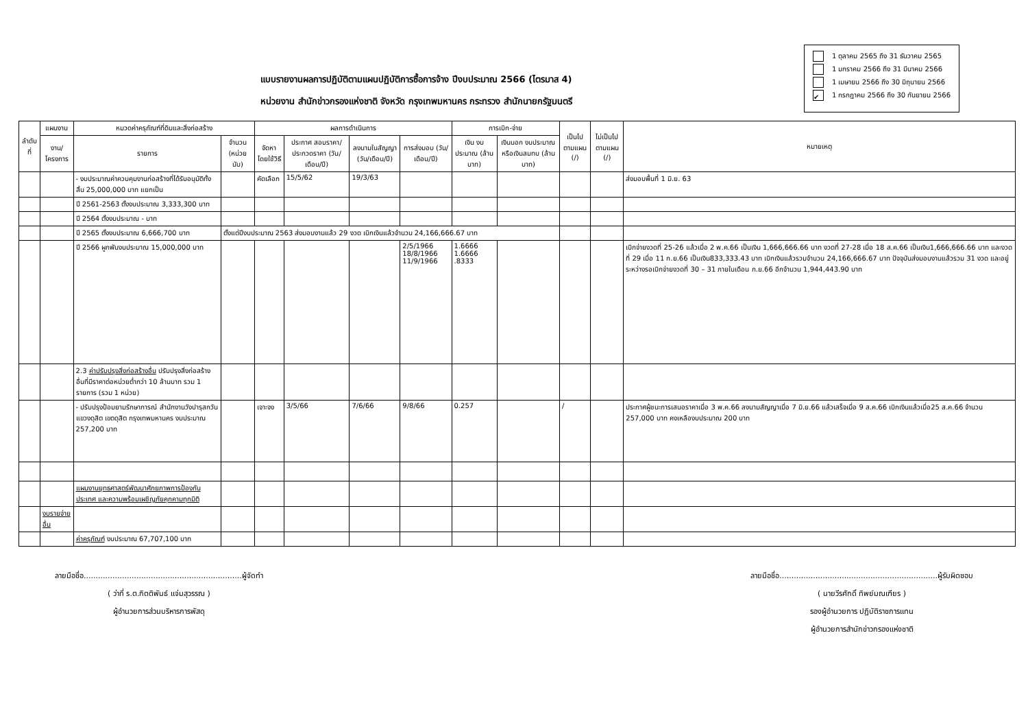แบบรายงานผลการปฏิบัติตามแผนปฏิบัติการซื้อการจ้าง ปีงบประมาณ 2566 (ไตรมาส 4)
หน่วยงาน สำนักข่าวกรองแห่งชาติ จังหวัด กรุงเทพมหานคร กระทรวง สำนักนายกรัฐมนตรี
1 ตุลาคม 2565 ถึง 31 ธันวาคม 2565
1 มกราคม 2566 ถึง 31 มีนาคม 2566
1 เมษายน 2566 ถึง 30 มิถุนายน 2566
✔ 1 กรกฎาคม 2566 ถึง 30 กันยายน 2566
| ลำดับที่ | แผนงาน | หมวดค่าครุภัณฑ์ที่ดินและสิ่งก่อสร้าง | | ผลการดำเนินการ | | | | การเบิก-จ่าย | | เป็นไป ตามแผน (/) | ไม่เป็นไป ตามแผน (/) | หมายเหตุ |
| --- | --- | --- | --- | --- | --- | --- | --- | --- | --- | --- | --- | --- |
| | งาน/ โครงการ | รายการ | จำนวน (หน่วยนับ) | จัดหาโดยใช้วิธี | ประกาศ สอบราคา/ ประกวดราคา (วัน/เดือน/ปี) | ลงนามในสัญญา (วัน/เดือน/ปี) | การส่งมอบ (วัน/เดือน/ปี) | เงิน งบประมาณ (ล้านบาท) | เงินนอก งบประมาณ หรือเงินสมทบ (ล้านบาท) | | | |
| | | - งบประมาณค่าควบคุมงานก่อสร้างที่ได้รับอนุมัติทั้งสิ้น 25,000,000 บาท แยกเป็น | | คัดเลือก | 15/5/62 | 19/3/63 | | | | | | ส่งมอบพื้นที่ 1 มิ.ย. 63 |
| | | ปี 2561-2563 ตั้งงบประมาณ 3,333,300 บาท | | | | | | | | | | |
| | | ปี 2564 ตั้งงบประมาณ - บาท | | | | | | | | | | |
| | | ปี 2565 ตั้งงบประมาณ 6,666,700 บาท | ตั้งแต่ปีงบประมาณ 2563 ส่งมอบงานแล้ว 29 งวด เบิกเงินแล้วจำนวน 24,166,666.67 บาท | | | | | | | | | |
| | | ปี 2566 ผูกพันงบประมาณ 15,000,000 บาท | | | | | 2/5/1966 18/8/1966 11/9/1966 | 1.6666 1.6666 .8333 | | | | เบิกจ่ายงวดที่ 25-26 แล้วเมื่อ 2 พ.ค.66 เป็นเงิน 1,666,666.66 บาท งวดที่ 27-28 เมื่อ 18 ส.ค.66 เป็นเงิน1,666,666.66 บาท และงวดที่ 29 เมื่อ 11 ก.ย.66 เป็นเงิน833,333.43 บาท เบิกเงินแล้วรวมจำนวน 24,166,666.67 บาท ปัจจุบันส่งมอบงานแล้วรวม 31 งวด และอยู่ระหว่างรอเบิกจ่ายงวดที่ 30 – 31 ภายในเดือน ก.ย.66 อีกจำนวน 1,944,443.90 บาท |
| | | 2.3 ค่าปรับปรุงสิ่งก่อสร้างอื่น ปรับปรุงสิ่งก่อสร้างอื่นที่มีราคาต่อหน่วยต่ำกว่า 10 ล้านบาท รวม 1 รายการ (รวม 1 หน่วย) | | | | | | | | | | |
| | | - ปรับปรุงป้อมยามรักษาการณ์ สำนักงานวังปารุสกวัน แขวงดุสิต เขตดุสิต กรุงเทพมหานคร งบประมาณ 257,200 บาท | | เจาะจง | 3/5/66 | 7/6/66 | 9/8/66 | 0.257 | | / | | ประกาศผู้ชนะการเสนอราคาเมื่อ 3 พ.ค.66 ลงนามสัญญาเมื่อ 7 มิ.ย.66 แล้วเสร็จเมื่อ 9 ส.ค.66 เบิกเงินแล้วเมื่อ25 ส.ค.66 จำนวน 257,000 บาท คงเหลืองบประมาณ 200 บาท |
| | | แผนงานยุทธศาสตร์พัฒนาศักยภาพการป้องกันประเทศ และความพร้อมเผชิญภัยคุกคามทุกมิติ | | | | | | | | | | |
| | งบรายจ่ายอื่น | | | | | | | | | | | |
| | | ค่าครุภัณฑ์ งบประมาณ 67,707,100 บาท | | | | | | | | | | |
ลายมือชื่อ..................................................................ผู้จัดทำ
( ว่าที่ ร.ต.กิตติพันธ์ แจ่มสุวรรณ )
ผู้อำนวยการส่วนบริหารการพัสดุ
ลายมือชื่อ..................................................................ผู้รับผิดชอบ
( นายวีรศักดิ์ ทิพย์มณเฑียร )
รองผู้อำนวยการ ปฏิบัติราชการแทน
ผู้อำนวยการสำนักข่าวกรองแห่งชาติ